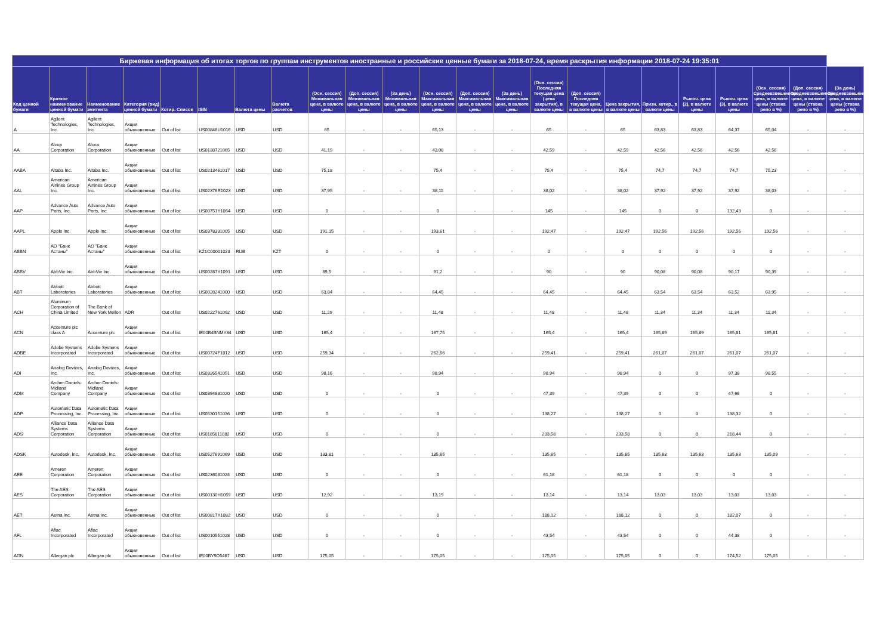| Биржевая информация об итогах торгов по группам инструментов иностранные и российские ценные бумаги за 2018-07-24, время раскрытия информации 2018-07-24 19:35:01 | | | | | | | | | | | | | | | | | | | | | | |
| --- | --- | --- | --- | --- | --- | --- | --- | --- | --- | --- | --- | --- | --- | --- | --- | --- | --- | --- | --- | --- | --- | --- |
| Код ценной бумаги | Краткое наименование ценной бумаги | Наименование эмитента | Категория (вид) ценной бумаги | Котир. Список | ISIN | Валюта цены | Валюта расчетов | (Осн. сессия) Минимальная цена, в валюте цены | (Доп. сессия) Минимальная цена, в валюте цены | (За день) Минимальная цена, в валюте цены | (Осн. сессия) Максимальная цена, в валюте цены | (Доп. сессия) Максимальная цена, в валюте цены | (За день) Максимальная цена, в валюте цены | (Осн. сессия) Последняя текущая цена (цена закрытия), в валюте цены | (Доп. сессия) Последняя текущая цена, в валюте цены | Цена закрытия, в валюте цены | Призн. котир., в валюте цены | Рыноч. цена (2), в валюте цены | Рыноч. цена (3), в валюте цены | (Осн. сессия) Средневзвешенная цена, в валюте цены (ставка репо в %) | (Доп. сессия) Средневзвешенная цена, в валюте цены (ставка репо в %) | (За день) Средневзвешенная цена, в валюте цены (ставка репо в %) |
| A | Agilent Technologies, Inc. | Agilent Technologies, Inc. | Акции обыкновенные | Out of list | US00846U1016 | USD | USD | 65 | - | - | 65,13 | - | - | 65 | - | 65 | 63,83 | 63,83 | 64,37 | 65,04 | - | - |
| AA | Alcoa Corporation | Alcoa Corporation | Акции обыкновенные | Out of list | US0138721065 | USD | USD | 41,19 | - | - | 43,08 | - | - | 42,59 | - | 42,59 | 42,56 | 42,56 | 42,56 | 42,56 | - | - |
| AABA | Altaba Inc. | Altaba Inc. | Акции обыкновенные | Out of list | US0213461017 | USD | USD | 75,18 | - | - | 75,4 | - | - | 75,4 | - | 75,4 | 74,7 | 74,7 | 74,7 | 75,23 | - | - |
| AAL | American Airlines Group Inc. | American Airlines Group Inc. | Акции обыкновенные | Out of list | US02376R1023 | USD | USD | 37,95 | - | - | 38,11 | - | - | 38,02 | - | 38,02 | 37,92 | 37,92 | 37,92 | 38,03 | - | - |
| AAP | Advance Auto Parts, Inc. | Advance Auto Parts, Inc. | Акции обыкновенные | Out of list | US00751Y1064 | USD | USD | 0 | - | - | 0 | - | - | 145 | - | 145 | 0 | 0 | 132,43 | 0 | - | - |
| AAPL | Apple Inc. | Apple Inc. | Акции обыкновенные | Out of list | US0378331005 | USD | USD | 191,15 | - | - | 193,61 | - | - | 192,47 | - | 192,47 | 192,56 | 192,56 | 192,56 | 192,56 | - | - |
| ABBN | АО "Банк Астаны" | АО "Банк Астаны" | Акции обыкновенные | Out of list | KZ1C00001023 | RUB | KZT | 0 | - | - | 0 | - | - | 0 | - | 0 | 0 | 0 | 0 | 0 | - | - |
| ABBV | AbbVie Inc. | AbbVie Inc. | Акции обыкновенные | Out of list | US00287Y1091 | USD | USD | 89,5 | - | - | 91,2 | - | - | 90 | - | 90 | 90,08 | 90,08 | 90,17 | 90,39 | - | - |
| ABT | Abbott Laboratories | Abbott Laboratories | Акции обыкновенные | Out of list | US0028241000 | USD | USD | 63,84 | - | - | 64,45 | - | - | 64,45 | - | 64,45 | 63,54 | 63,54 | 63,52 | 63,95 | - | - |
| ACH | Aluminum Corporation of China Limited | The Bank of New York Mellon | ADR | Out of list | US0222761092 | USD | USD | 11,29 | - | - | 11,48 | - | - | 11,48 | - | 11,48 | 11,34 | 11,34 | 11,34 | 11,34 | - | - |
| ACN | Accenture plc class A | Accenture plc | Акции обыкновенные | Out of list | IE00B4BNMY34 | USD | USD | 165,4 | - | - | 167,75 | - | - | 165,4 | - | 165,4 | 165,89 | 165,89 | 165,81 | 165,81 | - | - |
| ADBE | Adobe Systems Incorporated | Adobe Systems Incorporated | Акции обыкновенные | Out of list | US00724F1012 | USD | USD | 259,34 | - | - | 262,66 | - | - | 259,41 | - | 259,41 | 261,07 | 261,07 | 261,07 | 261,07 | - | - |
| ADI | Analog Devices, Inc. | Analog Devices, Inc. | Акции обыкновенные | Out of list | US0326541051 | USD | USD | 98,16 | - | - | 98,94 | - | - | 98,94 | - | 98,94 | 0 | 0 | 97,38 | 98,55 | - | - |
| ADM | Archer-Daniels-Midland Company | Archer-Daniels-Midland Company | Акции обыкновенные | Out of list | US0394831020 | USD | USD | 0 | - | - | 0 | - | - | 47,39 | - | 47,39 | 0 | 0 | 47,66 | 0 | - | - |
| ADP | Automatic Data Processing, Inc. | Automatic Data Processing, Inc. | Акции обыкновенные | Out of list | US0530151036 | USD | USD | 0 | - | - | 0 | - | - | 138,27 | - | 138,27 | 0 | 0 | 138,32 | 0 | - | - |
| ADS | Alliance Data Systems Corporation | Alliance Data Systems Corporation | Акции обыкновенные | Out of list | US0185811082 | USD | USD | 0 | - | - | 0 | - | - | 233,58 | - | 233,58 | 0 | 0 | 218,44 | 0 | - | - |
| ADSK | Autodesk, Inc. | Autodesk, Inc. | Акции обыкновенные | Out of list | US0527691069 | USD | USD | 133,81 | - | - | 135,65 | - | - | 135,65 | - | 135,65 | 135,63 | 135,63 | 135,63 | 135,09 | - | - |
| AEE | Ameren Corporation | Ameren Corporation | Акции обыкновенные | Out of list | US0236081024 | USD | USD | 0 | - | - | 0 | - | - | 61,18 | - | 61,18 | 0 | 0 | 0 | 0 | - | - |
| AES | The AES Corporation | The AES Corporation | Акции обыкновенные | Out of list | US00130H1059 | USD | USD | 12,92 | - | - | 13,19 | - | - | 13,14 | - | 13,14 | 13,03 | 13,03 | 13,03 | 13,03 | - | - |
| AET | Aetna Inc. | Aetna Inc. | Акции обыкновенные | Out of list | US00817Y1082 | USD | USD | 0 | - | - | 0 | - | - | 188,12 | - | 188,12 | 0 | 0 | 182,07 | 0 | - | - |
| AFL | Aflac Incorporated | Aflac Incorporated | Акции обыкновенные | Out of list | US0010551028 | USD | USD | 0 | - | - | 0 | - | - | 43,54 | - | 43,54 | 0 | 0 | 44,38 | 0 | - | - |
| AGN | Allergan plc | Allergan plc | Акции обыкновенные | Out of list | IE00BY9D5467 | USD | USD | 175,05 | - | - | 175,05 | - | - | 175,05 | - | 175,05 | 0 | 0 | 174,52 | 175,05 | - | - |